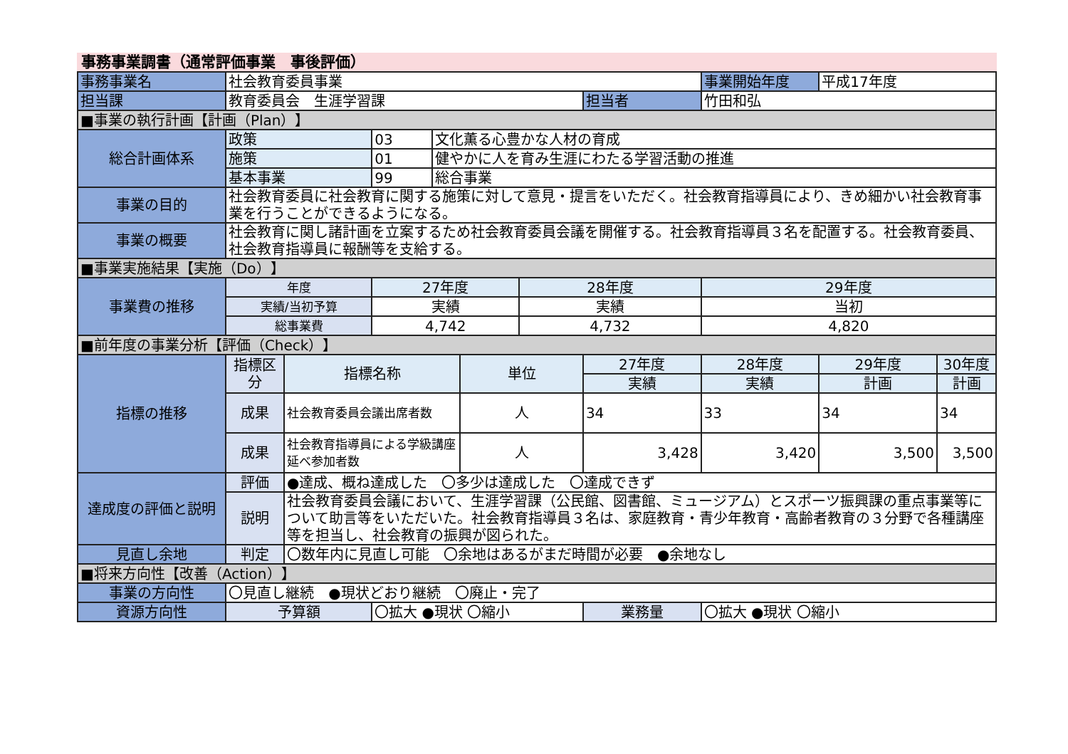事務事業調書（通常評価事業　事後評価）
| 事務事業名 | 社会教育委員事業 | | | | | | | 事業開始年度 | 平成17年度 | |
| 担当課 | 教育委員会 生涯学習課 | | | | | | 担当者 | 竹田和弘 | | |
| ■事業の執行計画【計画（Plan）】 | | | | | | | | | | |
| 総合計画体系 | 政策 | | 03 | 文化薫る心豊かな人材の育成 | | | | | | |
| | 施策 | | 01 | 健やかに人を育み生涯にわたる学習活動の推進 | | | | | | |
| | 基本事業 | | 99 | 総合事業 | | | | | | |
| 事業の目的 | 社会教育委員に社会教育に関する施策に対して意見・提言をいただく。社会教育指導員により、きめ細かい社会教育事業を行うことができるようになる。 | | | | | | | | | |
| 事業の概要 | 社会教育に関し諸計画を立案するため社会教育委員会議を開催する。社会教育指導員３名を配置する。社会教育委員、社会教育指導員に報酬等を支給する。 | | | | | | | | | |
| ■事業実施結果【実施（Do）】 | | | | | | | | | | |
| 事業費の推移 | 年度 | | 27年度 | | | 28年度 | | 29年度 | | |
| | 実績/当初予算 | | 実績 | | | 実績 | | 当初 | | |
| | 総事業費 | | 4,742 | | | 4,732 | | 4,820 | | |
| ■前年度の事業分析【評価（Check）】 | | | | | | | | | | |
| 指標の推移 | 指標区分 | 指標名称 | | | 単位 | | 27年度 | 28年度 | 29年度 | 30年度 |
| | | | | | | | 実績 | 実績 | 計画 | 計画 |
| | 成果 | 社会教育委員会議出席者数 | | | 人 | | 34 | 33 | 34 | 34 |
| | 成果 | 社会教育指導員による学級講座延べ参加者数 | | | 人 | | 3,428 | 3,420 | 3,500 | 3,500 |
| 達成度の評価と説明 | 評価 | ●達成、概ね達成した 〇多少は達成した 〇達成できず | | | | | | | | |
| | 説明 | 社会教育委員会議において、生涯学習課（公民館、図書館、ミュージアム）とスポーツ振興課の重点事業等について助言等をいただいた。社会教育指導員３名は、家庭教育・青少年教育・高齢者教育の３分野で各種講座等を担当し、社会教育の振興が図られた。 | | | | | | | | |
| 見直し余地 | 判定 | 〇数年内に見直し可能 〇余地はあるがまだ時間が必要 ●余地なし | | | | | | | | |
| ■将来方向性【改善（Action）】 | | | | | | | | | | |
| 事業の方向性 | 〇見直し継続 ●現状どおり継続 〇廃止・完了 | | | | | | | | | |
| 資源方向性 | 予算額 | | 〇拡大 ●現状 〇縮小 | | | | 業務量 | 〇拡大 ●現状 〇縮小 | | |